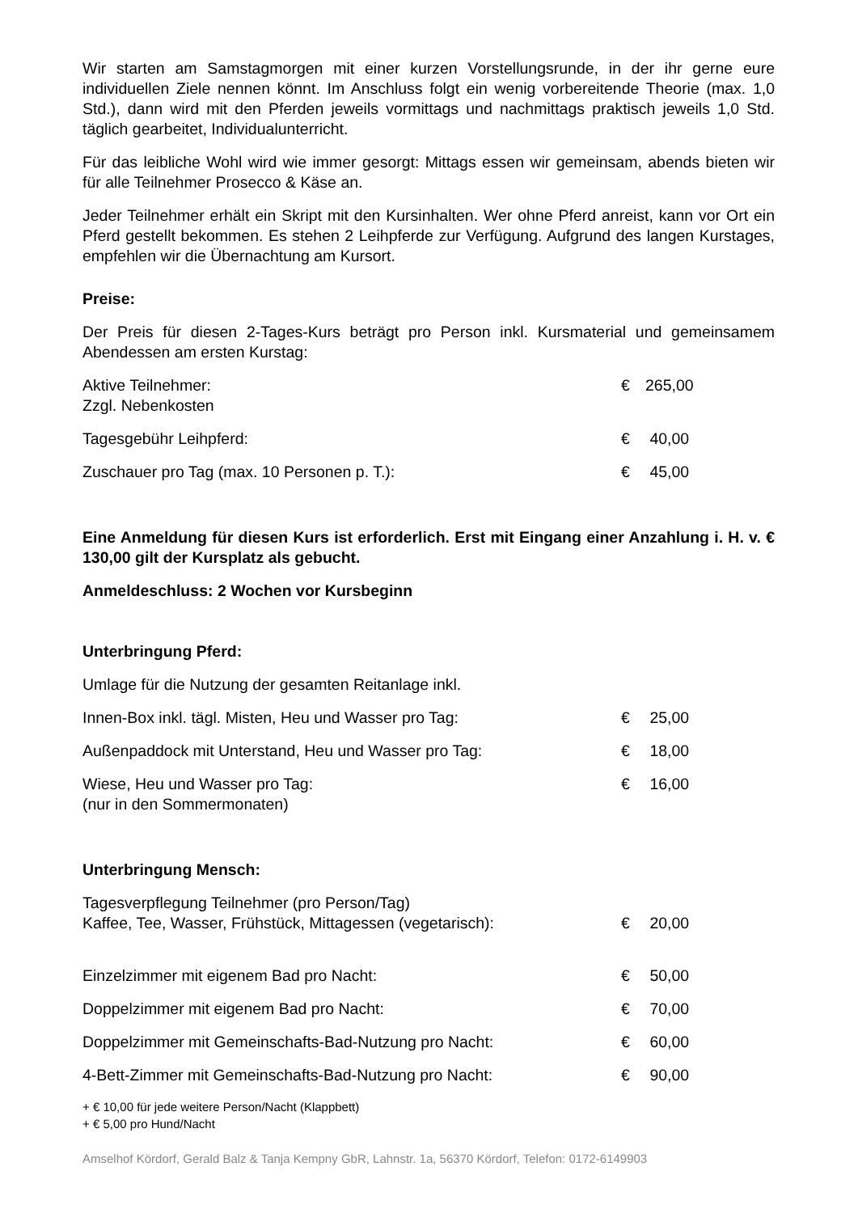Wir starten am Samstagmorgen mit einer kurzen Vorstellungsrunde, in der ihr gerne eure individuellen Ziele nennen könnt. Im Anschluss folgt ein wenig vorbereitende Theorie (max. 1,0 Std.), dann wird mit den Pferden jeweils vormittags und nachmittags praktisch jeweils 1,0 Std. täglich gearbeitet, Individualunterricht.
Für das leibliche Wohl wird wie immer gesorgt: Mittags essen wir gemeinsam, abends bieten wir für alle Teilnehmer Prosecco & Käse an.
Jeder Teilnehmer erhält ein Skript mit den Kursinhalten. Wer ohne Pferd anreist, kann vor Ort ein Pferd gestellt bekommen. Es stehen 2 Leihpferde zur Verfügung. Aufgrund des langen Kurstages, empfehlen wir die Übernachtung am Kursort.
Preise:
Der Preis für diesen 2-Tages-Kurs beträgt pro Person inkl. Kursmaterial und gemeinsamem Abendessen am ersten Kurstag:
| Aktive Teilnehmer: Zzgl. Nebenkosten | € | 265,00 |
| Tagesgebühr Leihpferd: | € | 40,00 |
| Zuschauer pro Tag (max. 10 Personen p. T.): | € | 45,00 |
Eine Anmeldung für diesen Kurs ist erforderlich. Erst mit Eingang einer Anzahlung i. H. v. € 130,00 gilt der Kursplatz als gebucht.
Anmeldeschluss: 2 Wochen vor Kursbeginn
Unterbringung Pferd:
Umlage für die Nutzung der gesamten Reitanlage inkl.
| Innen-Box inkl. tägl. Misten, Heu und Wasser pro Tag: | € | 25,00 |
| Außenpaddock mit Unterstand, Heu und Wasser pro Tag: | € | 18,00 |
| Wiese, Heu und Wasser pro Tag: (nur in den Sommermonaten) | € | 16,00 |
Unterbringung Mensch:
| Tagesverpflegung Teilnehmer (pro Person/Tag) Kaffee, Tee, Wasser, Frühstück, Mittagessen (vegetarisch): | € | 20,00 |
| Einzelzimmer mit eigenem Bad pro Nacht: | € | 50,00 |
| Doppelzimmer mit eigenem Bad pro Nacht: | € | 70,00 |
| Doppelzimmer mit Gemeinschafts-Bad-Nutzung pro Nacht: | € | 60,00 |
| 4-Bett-Zimmer mit Gemeinschafts-Bad-Nutzung pro Nacht: | € | 90,00 |
+ € 10,00 für jede weitere Person/Nacht (Klappbett)
+ € 5,00 pro Hund/Nacht
Amselhof Kördorf, Gerald Balz & Tanja Kempny GbR, Lahnstr. 1a, 56370 Kördorf, Telefon: 0172-6149903